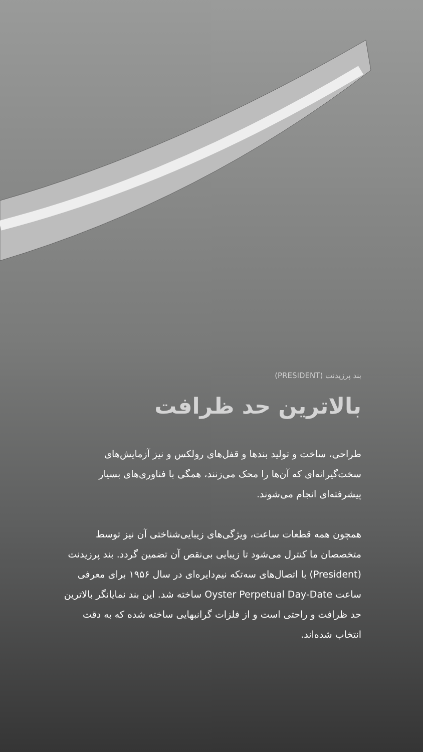بند پرزیدنت (PRESIDENT)
بالاترین حد ظرافت
طراحی، ساخت و تولید بندها و قفل‌های رولکس و نیز آزمایش‌های سخت‌گیرانه‌ای که آن‌ها را محک می‌زنند، همگی با فناوری‌های بسیار پیشرفته‌ای انجام می‌شوند.
همچون همه قطعات ساعت، ویژگی‌های زیبایی‌شناختی آن نیز توسط متخصصان ما کنترل می‌شود تا زیبایی بی‌نقص آن تضمین گردد. بند پرزیدنت (President) با اتصال‌های سه‌تکه نیم‌دایره‌ای در سال ۱۹۵۶ برای معرفی ساعت Oyster Perpetual Day-Date ساخته شد. این بند نمایانگر بالاترین حد ظرافت و راحتی است و از فلزات گرانبهایی ساخته شده که به دقت انتخاب شده‌اند.